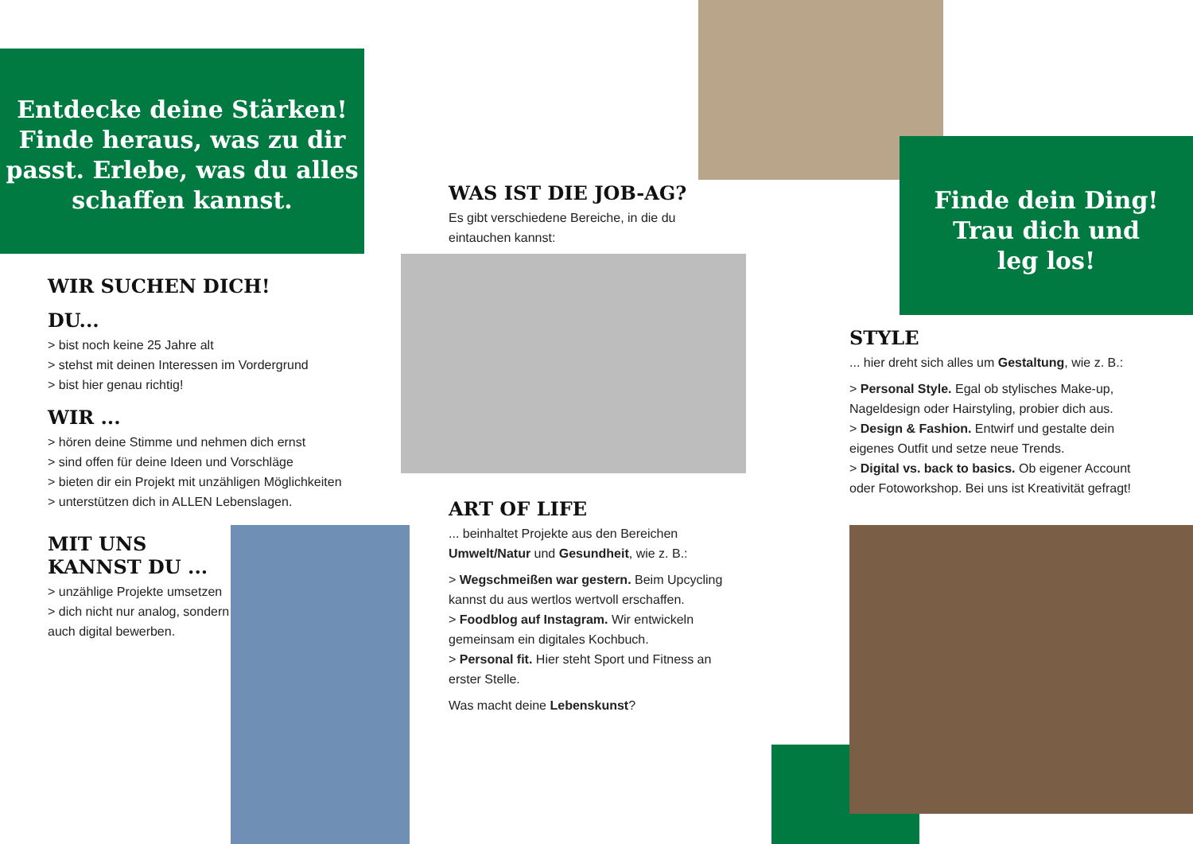Entdecke deine Stärken! Finde heraus, was zu dir passt. Erlebe, was du alles schaffen kannst.
WIR SUCHEN DICH!
DU...
> bist noch keine 25 Jahre alt
> stehst mit deinen Interessen im Vordergrund
> bist hier genau richtig!
WIR ...
> hören deine Stimme und nehmen dich ernst
> sind offen für deine Ideen und Vorschläge
> bieten dir ein Projekt mit unzähligen Möglichkeiten
> unterstützen dich in ALLEN Lebenslagen.
MIT UNS KANNST DU ...
> unzählige Projekte umsetzen
> dich nicht nur analog, sondern auch digital bewerben.
WAS IST DIE JOB-AG?
Es gibt verschiedene Bereiche, in die du eintauchen kannst:
ART OF LIFE
... beinhaltet Projekte aus den Bereichen Umwelt/Natur und Gesundheit, wie z. B.:
> Wegschmeißen war gestern. Beim Upcycling kannst du aus wertlos wertvoll erschaffen.
> Foodblog auf Instagram. Wir entwickeln gemeinsam ein digitales Kochbuch.
> Personal fit. Hier steht Sport und Fitness an erster Stelle.
Was macht deine Lebenskunst?
Finde dein Ding!
Trau dich und
leg los!
STYLE
... hier dreht sich alles um Gestaltung, wie z. B.:
> Personal Style. Egal ob stylisches Make-up, Nageldesign oder Hairstyling, probier dich aus.
> Design & Fashion. Entwirf und gestalte dein eigenes Outfit und setze neue Trends.
> Digital vs. back to basics. Ob eigener Account oder Fotoworkshop. Bei uns ist Kreativität gefragt!